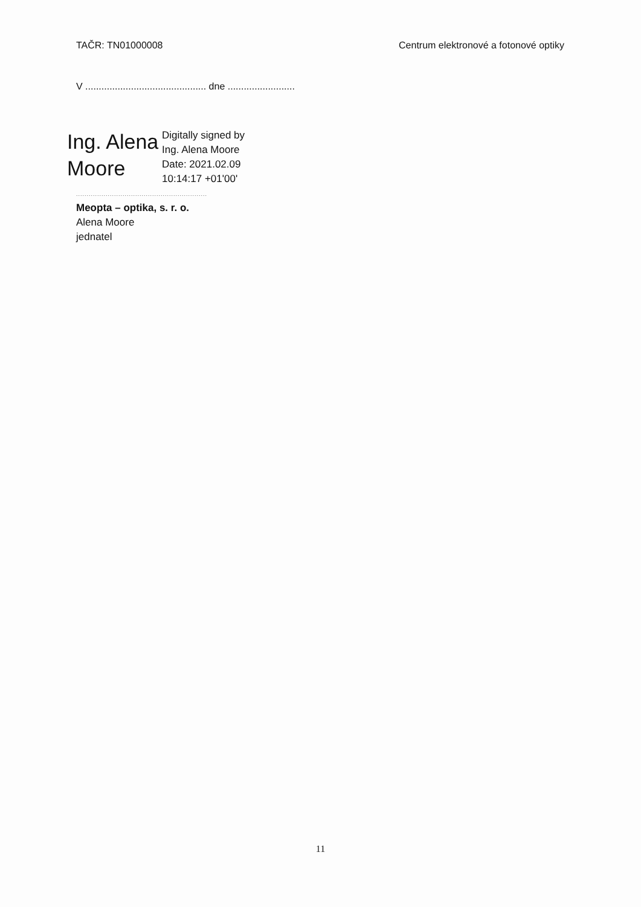TAČR: TN01000008 Centrum elektronové a fotonové optiky
V ............................................. dne .........................
Ing. Alena Moore
Digitally signed by
Ing. Alena Moore
Date: 2021.02.09
10:14:17 +01'00'
..............................................................
Meopta – optika, s. r. o.
Alena Moore
jednatel
11